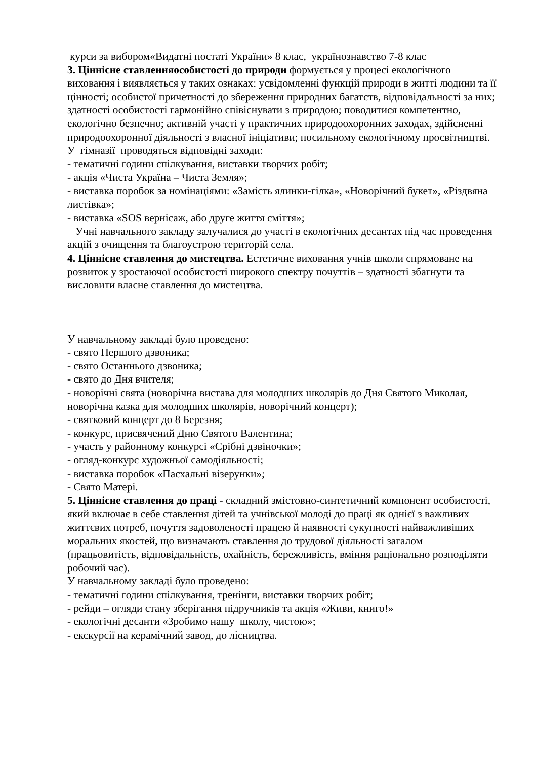курси за вибором«Видатні постаті України» 8 клас, українознавство 7-8 клас
3. Ціннісне ставленняособистості до природи формується у процесі екологічного виховання і виявляється у таких ознаках: усвідомленні функцій природи в житті людини та її цінності; особистої причетності до збереження природних багатств, відповідальності за них; здатності особистості гармонійно співіснувати з природою; поводитися компетентно, екологічно безпечно; активній участі у практичних природоохоронних заходах, здійсненні природоохоронної діяльності з власної ініціативи; посильному екологічному просвітництві.
У гімназії проводяться відповідні заходи:
- тематичні години спілкування, виставки творчих робіт;
- акція «Чиста Україна – Чиста Земля»;
- виставка поробок за номінаціями: «Замість ялинки-гілка», «Новорічний букет», «Різдвяна листівка»;
- виставка «SOS вернісаж, або друге життя сміття»;
Учні навчального закладу залучалися до участі в екологічних десантах під час проведення акцій з очищення та благоустрою територій села.
4. Ціннісне ставлення до мистецтва. Естетичне виховання учнів школи спрямоване на розвиток у зростаючої особистості широкого спектру почуттів – здатності збагнути та висловити власне ставлення до мистецтва.
У навчальному закладі було проведено:
- свято Першого дзвоника;
- свято Останнього дзвоника;
- свято до Дня вчителя;
- новорічні свята (новорічна вистава для молодших школярів до Дня Святого Миколая, новорічна казка для молодших школярів, новорічний концерт);
- святковий концерт до 8 Березня;
- конкурс, присвячений Дню Святого Валентина;
- участь у районному конкурсі «Срібні дзвіночки»;
- огляд-конкурс художньої самодіяльності;
- виставка поробок «Пасхальні візерунки»;
- Свято Матері.
5. Ціннісне ставлення до праці - складний змістовно-синтетичний компонент особистості, який включає в себе ставлення дітей та учнівської молоді до праці як однієї з важливих життєвих потреб, почуття задоволеності працею й наявності сукупності найважливіших моральних якостей, що визначають ставлення до трудової діяльності загалом (працьовитість, відповідальність, охайність, бережливість, вміння раціонально розподіляти робочий час).
У навчальному закладі було проведено:
- тематичні години спілкування, тренінги, виставки творчих робіт;
- рейди – огляди стану зберігання підручників та акція «Живи, книго!»
- екологічні десанти «Зробимо нашу школу, чистою»;
- екскурсії на керамічний завод, до лісництва.